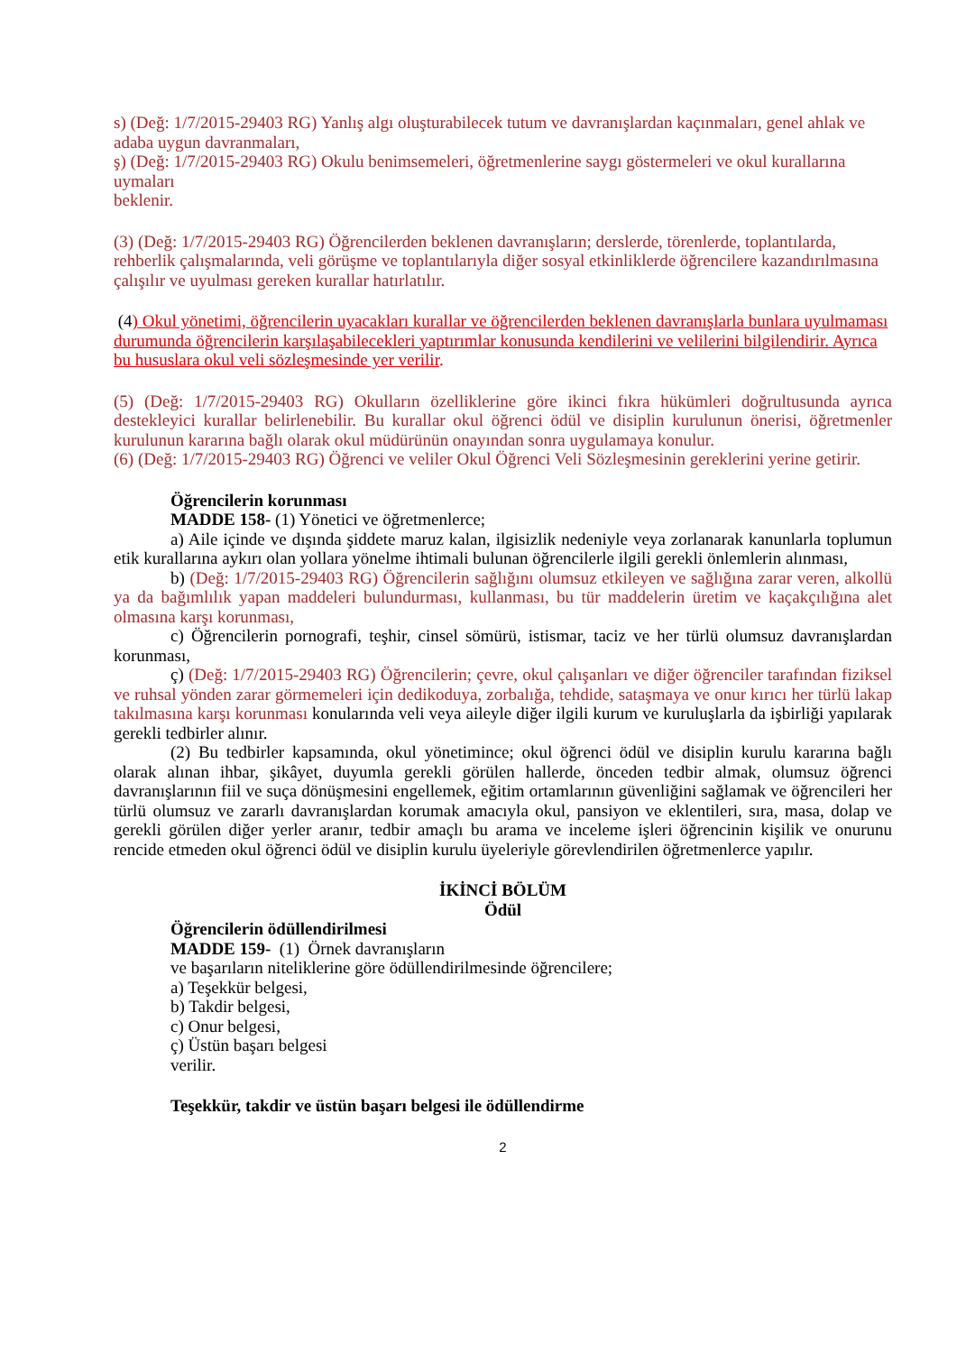s) (Değ: 1/7/2015-29403 RG) Yanlış algı oluşturabilecek tutum ve davranışlardan kaçınmaları, genel ahlak ve adaba uygun davranmaları,
ş) (Değ: 1/7/2015-29403 RG) Okulu benimsemeleri, öğretmenlerine saygı göstermeleri ve okul kurallarına uymaları
beklenir.
(3) (Değ: 1/7/2015-29403 RG) Öğrencilerden beklenen davranışların; derslerde, törenlerde, toplantılarda, rehberlik çalışmalarında, veli görüşme ve toplantılarıyla diğer sosyal etkinliklerde öğrencilere kazandırılmasına çalışılır ve uyulması gereken kurallar hatırlatılır.
(4) Okul yönetimi, öğrencilerin uyacakları kurallar ve öğrencilerden beklenen davranışlarla bunlara uyulmaması durumunda öğrencilerin karşılaşabilecekleri yaptırımlar konusunda kendilerini ve velilerini bilgilendirir. Ayrıca bu hususlara okul veli sözleşmesinde yer verilir.
(5) (Değ: 1/7/2015-29403 RG) Okulların özelliklerine göre ikinci fıkra hükümleri doğrultusunda ayrıca destekleyici kurallar belirlenebilir. Bu kurallar okul öğrenci ödül ve disiplin kurulunun önerisi, öğretmenler kurulunun kararına bağlı olarak okul müdürünün onayından sonra uygulamaya konulur.
(6) (Değ: 1/7/2015-29403 RG) Öğrenci ve veliler Okul Öğrenci Veli Sözleşmesinin gereklerini yerine getirir.
Öğrencilerin korunması
MADDE 158- (1) Yönetici ve öğretmenlerce;
a) Aile içinde ve dışında şiddete maruz kalan, ilgisizlik nedeniyle veya zorlanarak kanunlarla toplumun etik kurallarına aykırı olan yollara yönelme ihtimali bulunan öğrencilerle ilgili gerekli önlemlerin alınması,
b) (Değ: 1/7/2015-29403 RG) Öğrencilerin sağlığını olumsuz etkileyen ve sağlığına zarar veren, alkollü ya da bağımlılık yapan maddeleri bulundurması, kullanması, bu tür maddelerin üretim ve kaçakçılığına alet olmasına karşı korunması,
c) Öğrencilerin pornografi, teşhir, cinsel sömürü, istismar, taciz ve her türlü olumsuz davranışlardan korunması,
ç) (Değ: 1/7/2015-29403 RG) Öğrencilerin; çevre, okul çalışanları ve diğer öğrenciler tarafından fiziksel ve ruhsal yönden zarar görmemeleri için dedikoduya, zorbalığa, tehdide, sataşmaya ve onur kırıcı her türlü lakap takılmasına karşı korunması konularında veli veya aileyle diğer ilgili kurum ve kuruluşlarla da işbirliği yapılarak gerekli tedbirler alınır.
(2) Bu tedbirler kapsamında, okul yönetimince; okul öğrenci ödül ve disiplin kurulu kararına bağlı olarak alınan ihbar, şikâyet, duyumla gerekli görülen hallerde, önceden tedbir almak, olumsuz öğrenci davranışlarının fiil ve suça dönüşmesini engellemek, eğitim ortamlarının güvenliğini sağlamak ve öğrencileri her türlü olumsuz ve zararlı davranışlardan korumak amacıyla okul, pansiyon ve eklentileri, sıra, masa, dolap ve gerekli görülen diğer yerler aranır, tedbir amaçlı bu arama ve inceleme işleri öğrencinin kişilik ve onurunu rencide etmeden okul öğrenci ödül ve disiplin kurulu üyeleriyle görevlendirilen öğretmenlerce yapılır.
İKİNCİ BÖLÜM
Ödül
Öğrencilerin ödüllendirilmesi
MADDE 159- (1) Örnek davranışların
ve başarıların niteliklerine göre ödüllendirilmesinde öğrencilere;
a) Teşekkür belgesi,
b) Takdir belgesi,
c) Onur belgesi,
ç) Üstün başarı belgesi
verilir.
Teşekkür, takdir ve üstün başarı belgesi ile ödüllendirme
2